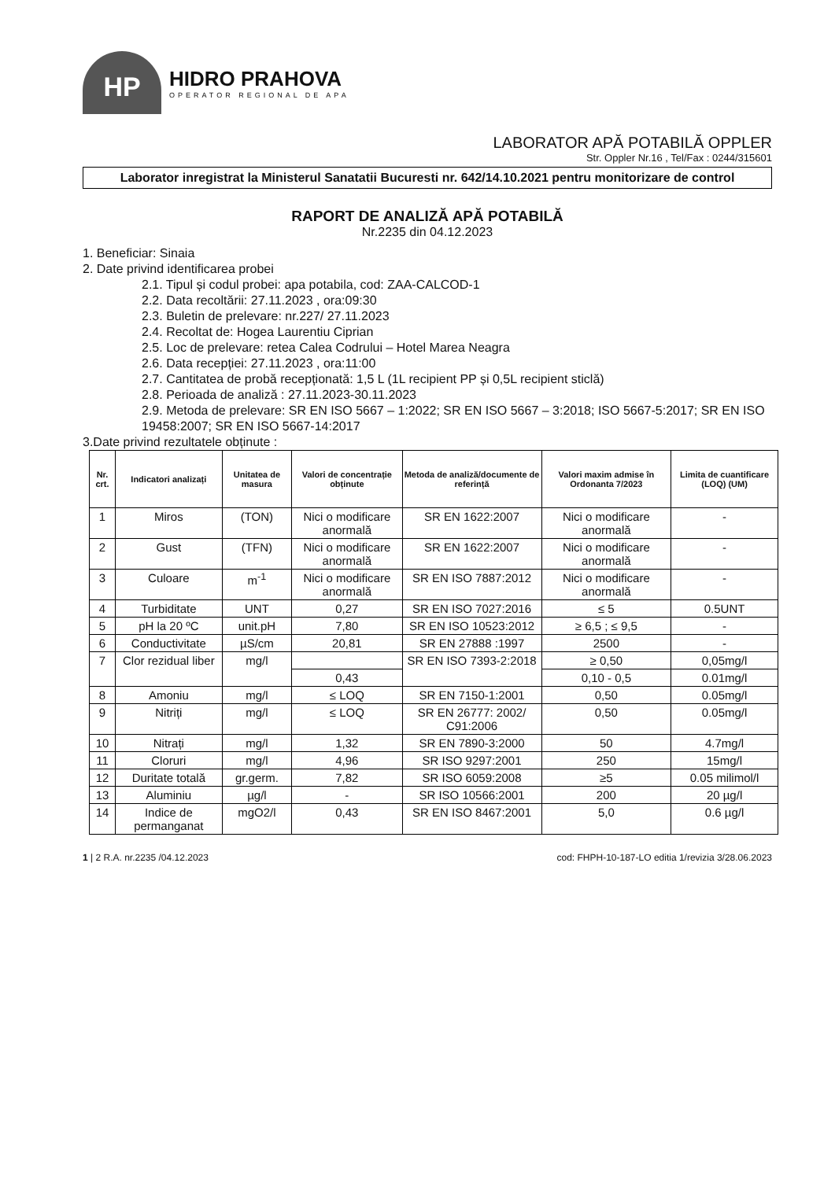HP
HIDRO PRAHOVA
OPERATOR REGIONAL DE APA
LABORATOR APĂ POTABILĂ OPPLER
Str. Oppler Nr.16 , Tel/Fax : 0244/315601
Laborator inregistrat la Ministerul Sanatatii Bucuresti nr. 642/14.10.2021 pentru monitorizare de control
RAPORT DE ANALIZĂ APĂ POTABILĂ
Nr.2235 din 04.12.2023
1. Beneficiar: Sinaia
2. Date privind identificarea probei
2.1. Tipul și codul probei: apa potabila, cod: ZAA-CALCOD-1
2.2. Data recoltării: 27.11.2023 , ora:09:30
2.3. Buletin de prelevare: nr.227/ 27.11.2023
2.4. Recoltat de: Hogea Laurentiu Ciprian
2.5. Loc de prelevare: retea Calea Codrului – Hotel Marea Neagra
2.6. Data recepției: 27.11.2023 , ora:11:00
2.7. Cantitatea de probă recepționată: 1,5 L (1L recipient PP și 0,5L recipient sticlă)
2.8. Perioada de analiză : 27.11.2023-30.11.2023
2.9. Metoda de prelevare: SR EN ISO 5667 – 1:2022; SR EN ISO 5667 – 3:2018; ISO 5667-5:2017; SR EN ISO 19458:2007; SR EN ISO 5667-14:2017
3.Date privind rezultatele obținute :
| Nr. crt. | Indicatori analizați | Unitatea de masura | Valori de concentrație obținute | Metoda de analiză/documente de referință | Valori maxim admise în Ordonanta 7/2023 | Limita de cuantificare (LOQ) (UM) |
| --- | --- | --- | --- | --- | --- | --- |
| 1 | Miros | (TON) | Nici o modificare anormală | SR EN 1622:2007 | Nici o modificare anormală | - |
| 2 | Gust | (TFN) | Nici o modificare anormală | SR EN 1622:2007 | Nici o modificare anormală | - |
| 3 | Culoare | m<sup>-1</sup> | Nici o modificare anormală | SR EN ISO 7887:2012 | Nici o modificare anormală | - |
| 4 | Turbiditate | UNT | 0,27 | SR EN ISO 7027:2016 | ≤ 5 | 0.5UNT |
| 5 | pH la 20 ºC | unit.pH | 7,80 | SR EN ISO 10523:2012 | ≥ 6,5 ; ≤ 9,5 | - |
| 6 | Conductivitate | µS/cm | 20,81 | SR EN 27888 :1997 | 2500 | - |
| 7 | Clor rezidual liber | mg/l | | SR EN ISO 7393-2:2018 | ≥ 0,50 | 0,05mg/l |
| | | | 0,43 | | 0,10 - 0,5 | 0.01mg/l |
| 8 | Amoniu | mg/l | ≤ LOQ | SR EN 7150-1:2001 | 0,50 | 0.05mg/l |
| 9 | Nitriți | mg/l | ≤ LOQ | SR EN 26777: 2002/ C91:2006 | 0,50 | 0.05mg/l |
| 10 | Nitrați | mg/l | 1,32 | SR EN 7890-3:2000 | 50 | 4.7mg/l |
| 11 | Cloruri | mg/l | 4,96 | SR ISO 9297:2001 | 250 | 15mg/l |
| 12 | Duritate totală | gr.germ. | 7,82 | SR ISO 6059:2008 | ≥5 | 0.05 milimol/l |
| 13 | Aluminiu | µg/l | - | SR ISO 10566:2001 | 200 | 20 µg/l |
| 14 | Indice de permanganat | mgO2/l | 0,43 | SR EN ISO 8467:2001 | 5,0 | 0.6 µg/l |
1 | 2 R.A. nr.2235 /04.12.2023 cod: FHPH-10-187-LO editia 1/revizia 3/28.06.2023